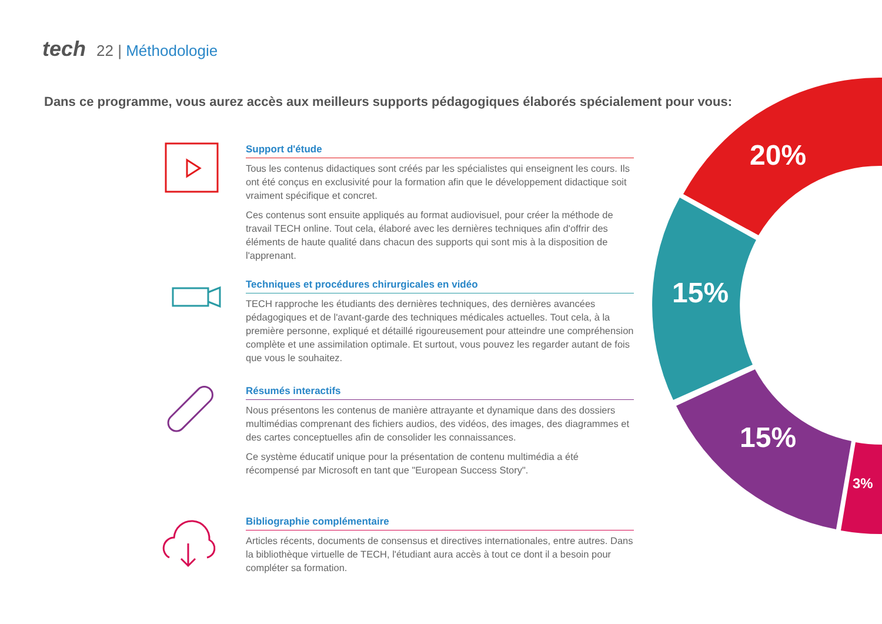tech 22 | Méthodologie
Dans ce programme, vous aurez accès aux meilleurs supports pédagogiques élaborés spécialement pour vous:
20%
15%
15%
3%
Support d'étude
Tous les contenus didactiques sont créés par les spécialistes qui enseignent les cours. Ils ont été conçus en exclusivité pour la formation afin que le développement didactique soit vraiment spécifique et concret.
Ces contenus sont ensuite appliqués au format audiovisuel, pour créer la méthode de travail TECH online. Tout cela, élaboré avec les dernières techniques afin d'offrir des éléments de haute qualité dans chacun des supports qui sont mis à la disposition de l'apprenant.
Techniques et procédures chirurgicales en vidéo
TECH rapproche les étudiants des dernières techniques, des dernières avancées pédagogiques et de l'avant-garde des techniques médicales actuelles. Tout cela, à la première personne, expliqué et détaillé rigoureusement pour atteindre une compréhension complète et une assimilation optimale. Et surtout, vous pouvez les regarder autant de fois que vous le souhaitez.
Résumés interactifs
Nous présentons les contenus de manière attrayante et dynamique dans des dossiers multimédias comprenant des fichiers audios, des vidéos, des images, des diagrammes et des cartes conceptuelles afin de consolider les connaissances.
Ce système éducatif unique pour la présentation de contenu multimédia a été récompensé par Microsoft en tant que "European Success Story".
Bibliographie complémentaire
Articles récents, documents de consensus et directives internationales, entre autres. Dans la bibliothèque virtuelle de TECH, l'étudiant aura accès à tout ce dont il a besoin pour compléter sa formation.